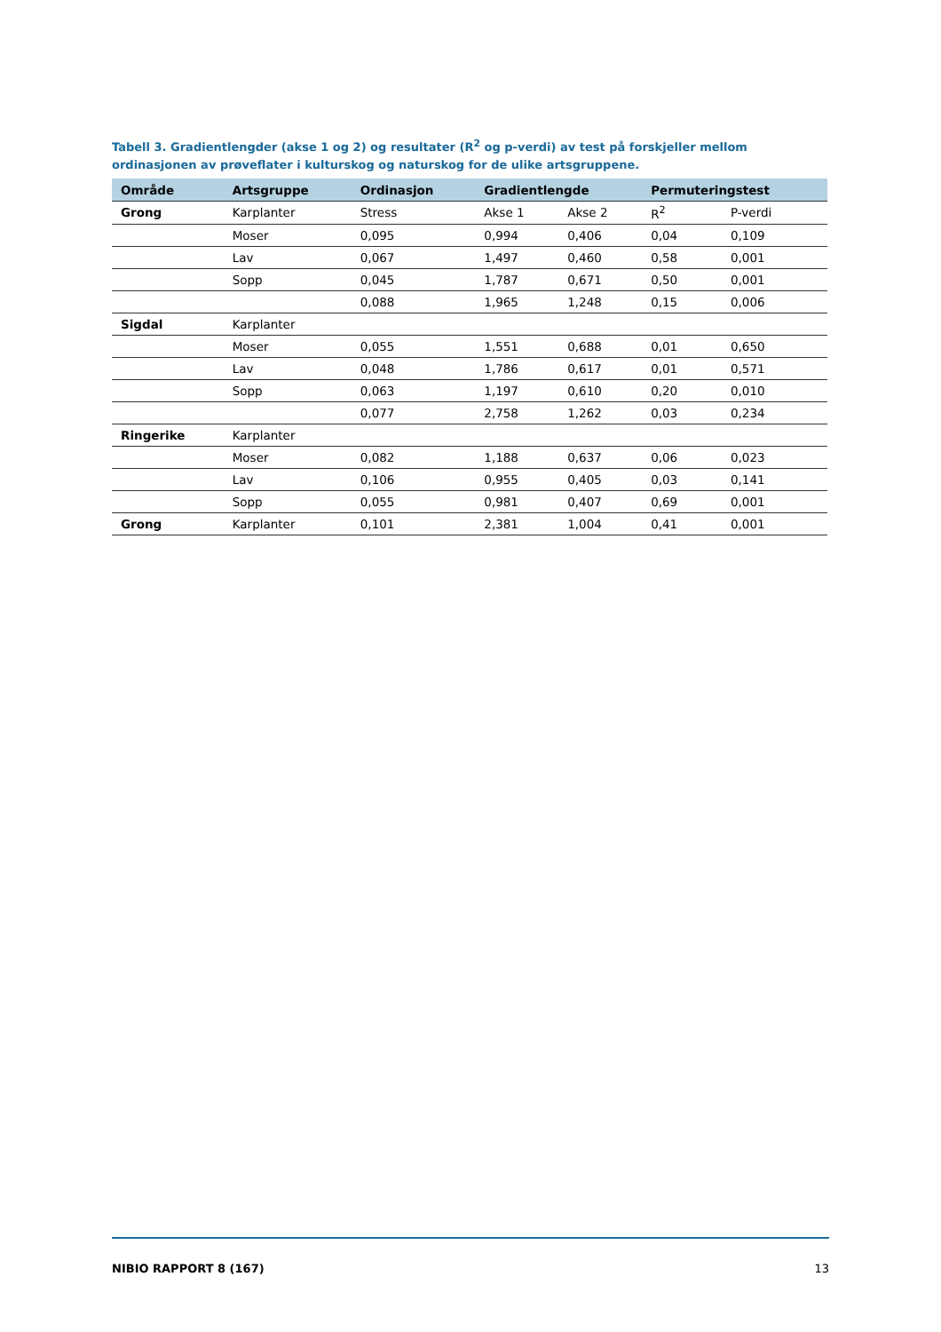Tabell 3. Gradientlengder (akse 1 og 2) og resultater (R<sup>2</sup> og p-verdi) av test på forskjeller mellom ordinasjonen av prøveflater i kulturskog og naturskog for de ulike artsgruppene.
| Område | Artsgruppe | Ordinasjon | Gradientlengde | | Permuteringstest | |
| --- | --- | --- | --- | --- | --- | --- |
| Grong | Karplanter | Stress | Akse 1 | Akse 2 | R<sup>2</sup> | P-verdi |
| | Moser | 0,095 | 0,994 | 0,406 | 0,04 | 0,109 |
| | Lav | 0,067 | 1,497 | 0,460 | 0,58 | 0,001 |
| | Sopp | 0,045 | 1,787 | 0,671 | 0,50 | 0,001 |
| | | 0,088 | 1,965 | 1,248 | 0,15 | 0,006 |
| Sigdal | Karplanter | | | | | |
| | Moser | 0,055 | 1,551 | 0,688 | 0,01 | 0,650 |
| | Lav | 0,048 | 1,786 | 0,617 | 0,01 | 0,571 |
| | Sopp | 0,063 | 1,197 | 0,610 | 0,20 | 0,010 |
| | | 0,077 | 2,758 | 1,262 | 0,03 | 0,234 |
| Ringerike | Karplanter | | | | | |
| | Moser | 0,082 | 1,188 | 0,637 | 0,06 | 0,023 |
| | Lav | 0,106 | 0,955 | 0,405 | 0,03 | 0,141 |
| | Sopp | 0,055 | 0,981 | 0,407 | 0,69 | 0,001 |
| Grong | Karplanter | 0,101 | 2,381 | 1,004 | 0,41 | 0,001 |
NIBIO RAPPORT 8 (167) 13